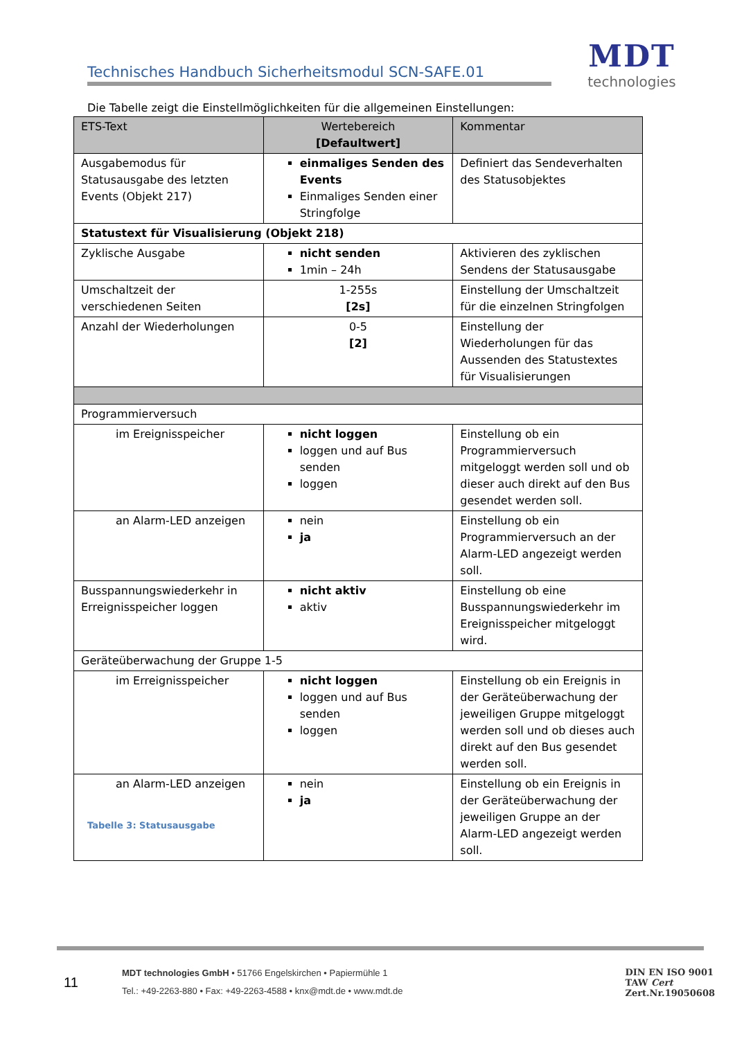Technisches Handbuch Sicherheitsmodul SCN-SAFE.01
MDT
technologies
Die Tabelle zeigt die Einstellmöglichkeiten für die allgemeinen Einstellungen:
| ETS-Text | Wertebereich [Defaultwert] | Kommentar |
| --- | --- | --- |
| Ausgabemodus für Statusausgabe des letzten Events (Objekt 217) | einmaliges Senden des Events Einmaliges Senden einer Stringfolge | Definiert das Sendeverhalten des Statusobjektes |
| Statustext für Visualisierung (Objekt 218) | | |
| Zyklische Ausgabe | nicht senden 1min – 24h | Aktivieren des zyklischen Sendens der Statusausgabe |
| Umschaltzeit der verschiedenen Seiten | 1-255s [2s] | Einstellung der Umschaltzeit für die einzelnen Stringfolgen |
| Anzahl der Wiederholungen | 0-5 [2] | Einstellung der Wiederholungen für das Aussenden des Statustextes für Visualisierungen |
| Programmierversuch | | |
| im Ereignisspeicher | nicht loggen loggen und auf Bus senden loggen | Einstellung ob ein Programmierversuch mitgeloggt werden soll und ob dieser auch direkt auf den Bus gesendet werden soll. |
| an Alarm-LED anzeigen | nein ja | Einstellung ob ein Programmierversuch an der Alarm-LED angezeigt werden soll. |
| Busspannungswiederkehr in Erreignisspeicher loggen | nicht aktiv aktiv | Einstellung ob eine Busspannungswiederkehr im Ereignisspeicher mitgeloggt wird. |
| Geräteüberwachung der Gruppe 1-5 | | |
| im Erreignisspeicher | nicht loggen loggen und auf Bus senden loggen | Einstellung ob ein Ereignis in der Geräteüberwachung der jeweiligen Gruppe mitgeloggt werden soll und ob dieses auch direkt auf den Bus gesendet werden soll. |
| an Alarm-LED anzeigen | nein ja | Einstellung ob ein Ereignis in der Geräteüberwachung der jeweiligen Gruppe an der Alarm-LED angezeigt werden soll. |
Tabelle 3: Statusausgabe
11
MDT technologies GmbH • 51766 Engelskirchen • Papiermühle 1
Tel.: +49-2263-880 • Fax: +49-2263-4588 • knx@mdt.de • www.mdt.de
DIN EN ISO 9001
TAW Cert
Zert.Nr.19050608